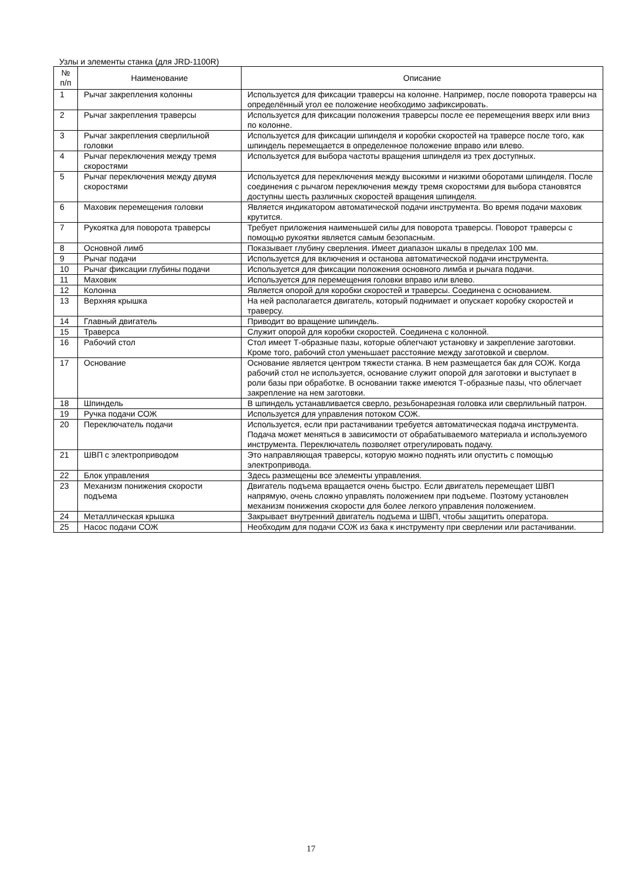Узлы и элементы станка (для JRD-1100R)
| № п/п | Наименование | Описание |
| --- | --- | --- |
| 1 | Рычаг закрепления колонны | Используется для фиксации траверсы на колонне. Например, после поворота траверсы на определённый угол ее положение необходимо зафиксировать. |
| 2 | Рычаг закрепления траверсы | Используется для фиксации положения траверсы после ее перемещения вверх или вниз по колонне. |
| 3 | Рычаг закрепления сверлильной головки | Используется для фиксации шпинделя и коробки скоростей на траверсе после того, как шпиндель перемещается в определенное положение вправо или влево. |
| 4 | Рычаг переключения между тремя скоростями | Используется для выбора частоты вращения шпинделя из трех доступных. |
| 5 | Рычаг переключения между двумя скоростями | Используется для переключения между высокими и низкими оборотами шпинделя. После соединения с рычагом переключения между тремя скоростями для выбора становятся доступны шесть различных скоростей вращения шпинделя. |
| 6 | Маховик перемещения головки | Является индикатором автоматической подачи инструмента. Во время подачи маховик крутится. |
| 7 | Рукоятка для поворота траверсы | Требует приложения наименьшей силы для поворота траверсы. Поворот траверсы с помощью рукоятки является самым безопасным. |
| 8 | Основной лимб | Показывает глубину сверления. Имеет диапазон шкалы в пределах 100 мм. |
| 9 | Рычаг подачи | Используется для включения и останова автоматической подачи инструмента. |
| 10 | Рычаг фиксации глубины подачи | Используется для фиксации положения основного лимба и рычага подачи. |
| 11 | Маховик | Используется для перемещения головки вправо или влево. |
| 12 | Колонна | Является опорой для коробки скоростей и траверсы. Соединена с основанием. |
| 13 | Верхняя крышка | На ней располагается двигатель, который поднимает и опускает коробку скоростей и траверсу. |
| 14 | Главный двигатель | Приводит во вращение шпиндель. |
| 15 | Траверса | Служит опорой для коробки скоростей. Соединена с колонной. |
| 16 | Рабочий стол | Стол имеет Т-образные пазы, которые облегчают установку и закрепление заготовки. Кроме того, рабочий стол уменьшает расстояние между заготовкой и сверлом. |
| 17 | Основание | Основание является центром тяжести станка. В нем размещается бак для СОЖ. Когда рабочий стол не используется, основание служит опорой для заготовки и выступает в роли базы при обработке. В основании также имеются Т-образные пазы, что облегчает закрепление на нем заготовки. |
| 18 | Шпиндель | В шпиндель устанавливается сверло, резьбонарезная головка или сверлильный патрон. |
| 19 | Ручка подачи СОЖ | Используется для управления потоком СОЖ. |
| 20 | Переключатель подачи | Используется, если при растачивании требуется автоматическая подача инструмента. Подача может меняться в зависимости от обрабатываемого материала и используемого инструмента. Переключатель позволяет отрегулировать подачу. |
| 21 | ШВП с электроприводом | Это направляющая траверсы, которую можно поднять или опустить с помощью электропривода. |
| 22 | Блок управления | Здесь размещены все элементы управления. |
| 23 | Механизм понижения скорости подъема | Двигатель подъема вращается очень быстро. Если двигатель перемещает ШВП напрямую, очень сложно управлять положением при подъеме. Поэтому установлен механизм понижения скорости для более легкого управления положением. |
| 24 | Металлическая крышка | Закрывает внутренний двигатель подъема и ШВП, чтобы защитить оператора. |
| 25 | Насос подачи СОЖ | Необходим для подачи СОЖ из бака к инструменту при сверлении или растачивании. |
17